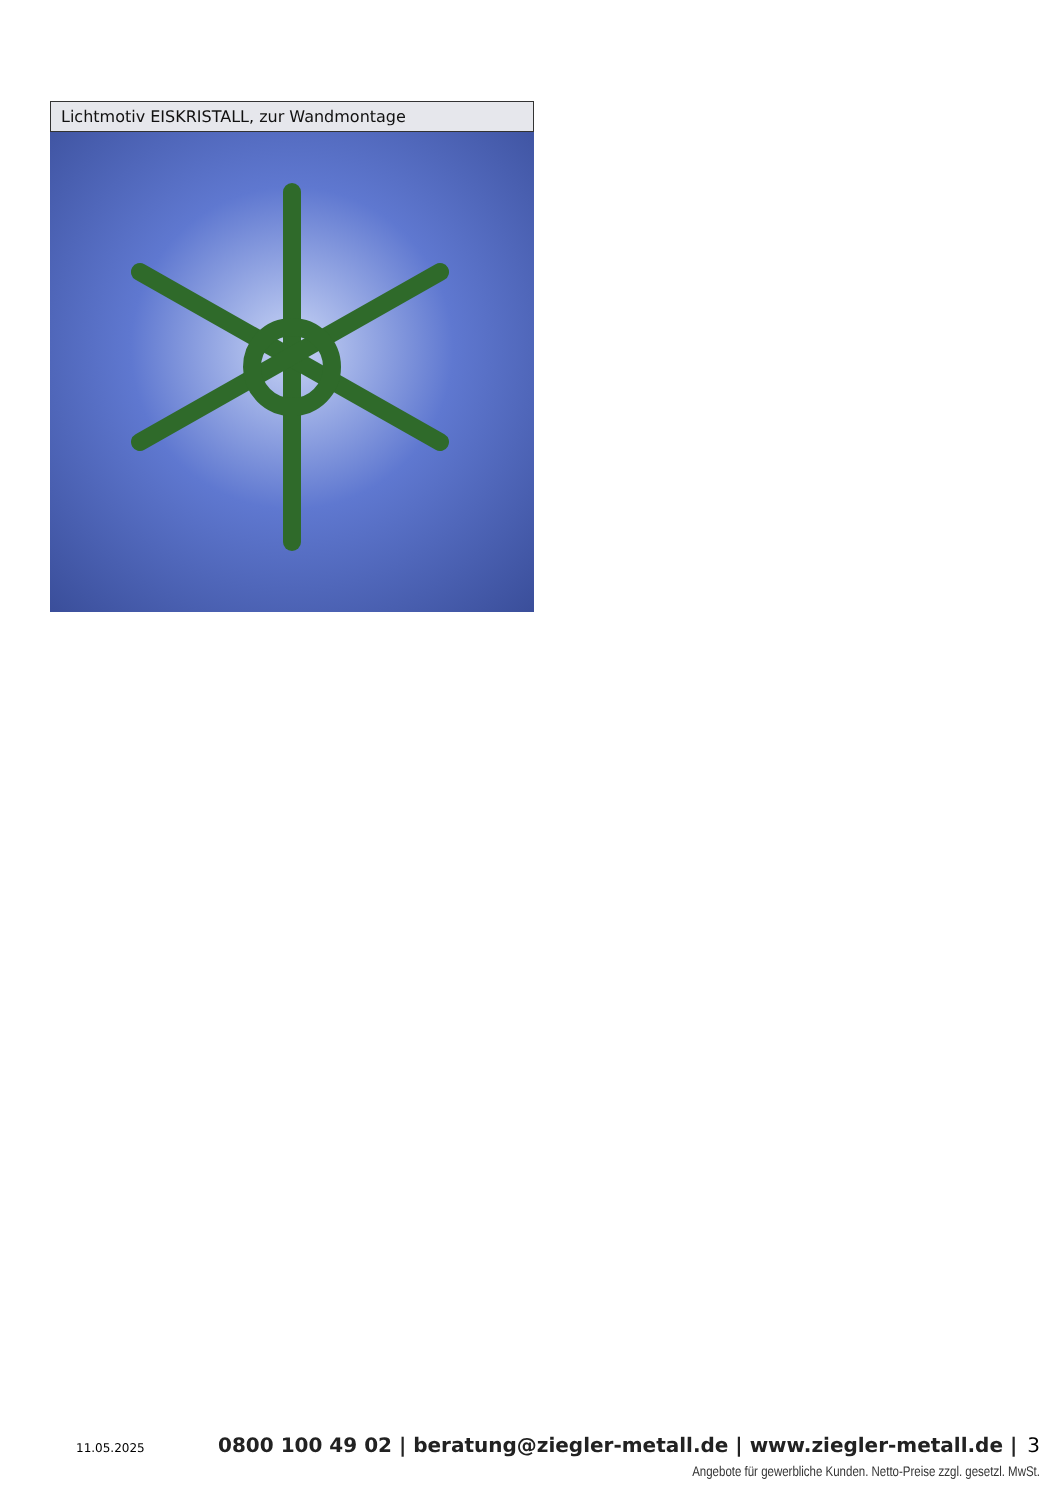Lichtmotiv EISKRISTALL, zur Wandmontage
11.05.2025 0800 100 49 02 | beratung@ziegler-metall.de | www.ziegler-metall.de | 3
Angebote für gewerbliche Kunden. Netto-Preise zzgl. gesetzl. MwSt.